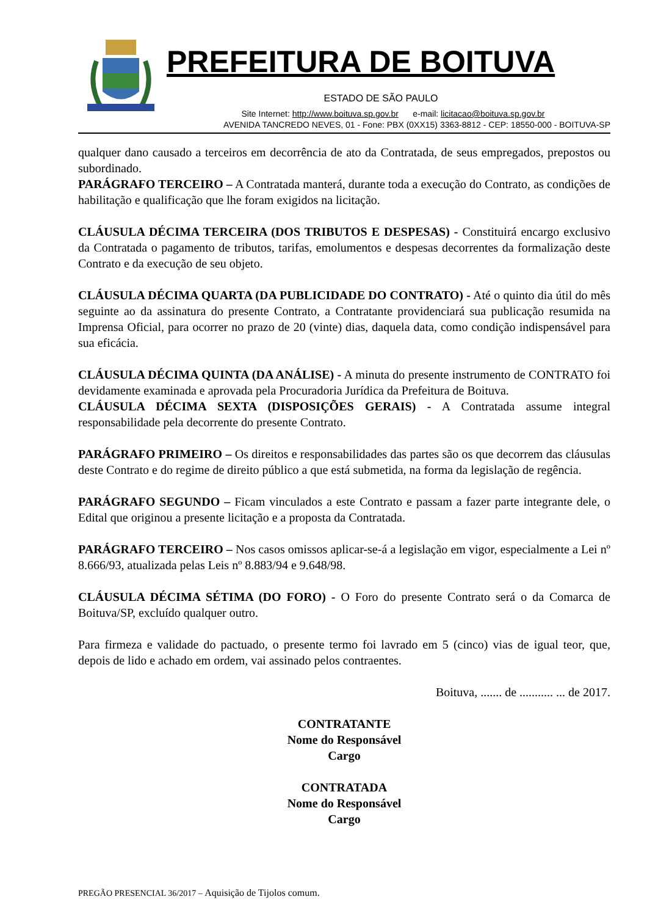PREFEITURA DE BOITUVA
ESTADO DE SÃO PAULO
Site Internet: http://www.boituva.sp.gov.br e-mail: licitacao@boituva.sp.gov.br
AVENIDA TANCREDO NEVES, 01 - Fone: PBX (0XX15) 3363-8812 - CEP: 18550-000 - BOITUVA-SP
qualquer dano causado a terceiros em decorrência de ato da Contratada, de seus empregados, prepostos ou subordinado.
PARÁGRAFO TERCEIRO – A Contratada manterá, durante toda a execução do Contrato, as condições de habilitação e qualificação que lhe foram exigidos na licitação.
CLÁUSULA DÉCIMA TERCEIRA (DOS TRIBUTOS E DESPESAS) - Constituirá encargo exclusivo da Contratada o pagamento de tributos, tarifas, emolumentos e despesas decorrentes da formalização deste Contrato e da execução de seu objeto.
CLÁUSULA DÉCIMA QUARTA (DA PUBLICIDADE DO CONTRATO) - Até o quinto dia útil do mês seguinte ao da assinatura do presente Contrato, a Contratante providenciará sua publicação resumida na Imprensa Oficial, para ocorrer no prazo de 20 (vinte) dias, daquela data, como condição indispensável para sua eficácia.
CLÁUSULA DÉCIMA QUINTA (DA ANÁLISE) - A minuta do presente instrumento de CONTRATO foi devidamente examinada e aprovada pela Procuradoria Jurídica da Prefeitura de Boituva.
CLÁUSULA DÉCIMA SEXTA (DISPOSIÇÕES GERAIS) - A Contratada assume integral responsabilidade pela decorrente do presente Contrato.
PARÁGRAFO PRIMEIRO – Os direitos e responsabilidades das partes são os que decorrem das cláusulas deste Contrato e do regime de direito público a que está submetida, na forma da legislação de regência.
PARÁGRAFO SEGUNDO – Ficam vinculados a este Contrato e passam a fazer parte integrante dele, o Edital que originou a presente licitação e a proposta da Contratada.
PARÁGRAFO TERCEIRO – Nos casos omissos aplicar-se-á a legislação em vigor, especialmente a Lei nº 8.666/93, atualizada pelas Leis nº 8.883/94 e 9.648/98.
CLÁUSULA DÉCIMA SÉTIMA (DO FORO) - O Foro do presente Contrato será o da Comarca de Boituva/SP, excluído qualquer outro.
Para firmeza e validade do pactuado, o presente termo foi lavrado em 5 (cinco) vias de igual teor, que, depois de lido e achado em ordem, vai assinado pelos contraentes.
Boituva, ....... de ........... ... de 2017.
CONTRATANTE
Nome do Responsável
Cargo
CONTRATADA
Nome do Responsável
Cargo
PREGÃO PRESENCIAL 36/2017 – Aquisição de Tijolos comum.